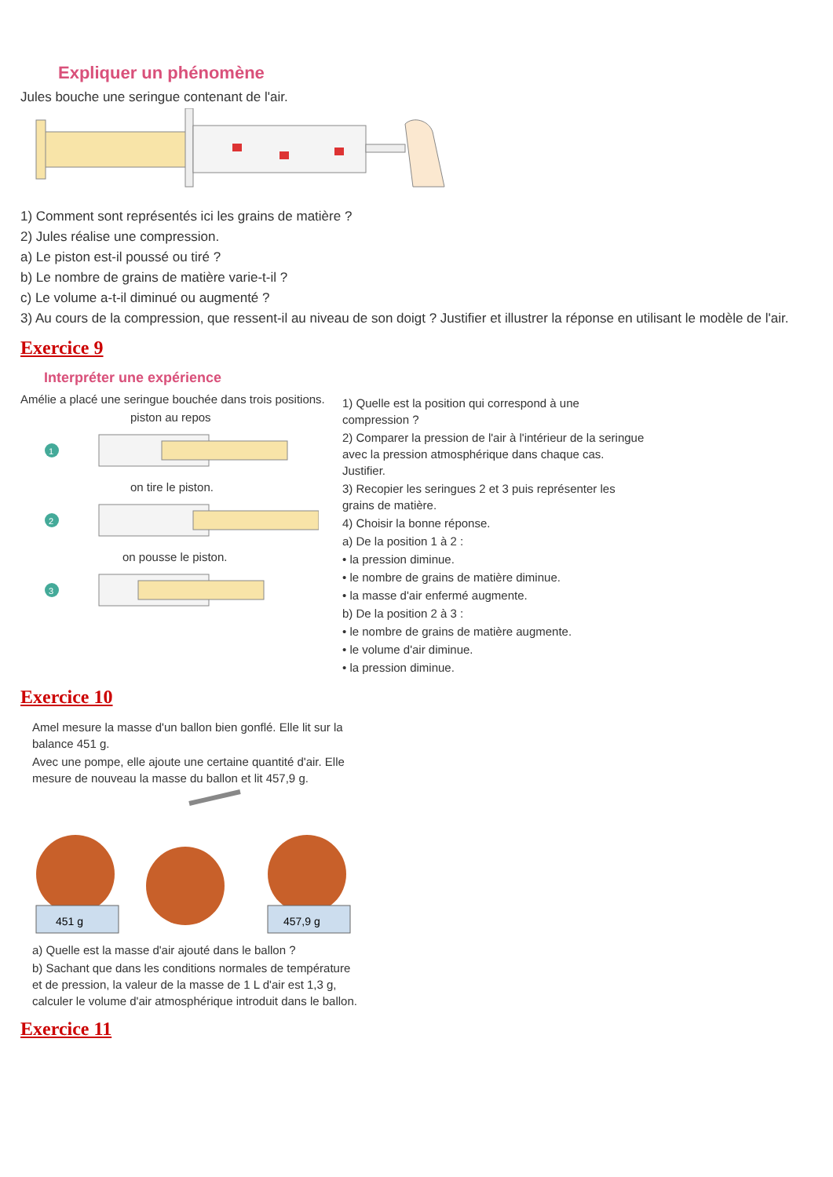Expliquer un phénomène
Jules bouche une seringue contenant de l'air.
1) Comment sont représentés ici les grains de matière ?
2) Jules réalise une compression.
a) Le piston est-il poussé ou tiré ?
b) Le nombre de grains de matière varie-t-il ?
c) Le volume a-t-il diminué ou augmenté ?
3) Au cours de la compression, que ressent-il au niveau de son doigt ? Justifier et illustrer la réponse en utilisant le modèle de l'air.
Exercice 9
Interpréter une expérience
Amélie a placé une seringue bouchée dans trois positions.
piston au repos
1
on tire le piston.
2
on pousse le piston.
3
1) Quelle est la position qui correspond à une compression ?
2) Comparer la pression de l'air à l'intérieur de la seringue avec la pression atmosphérique dans chaque cas. Justifier.
3) Recopier les seringues 2 et 3 puis représenter les grains de matière.
4) Choisir la bonne réponse.
a) De la position 1 à 2 :
• la pression diminue.
• le nombre de grains de matière diminue.
• la masse d'air enfermé augmente.
b) De la position 2 à 3 :
• le nombre de grains de matière augmente.
• le volume d'air diminue.
• la pression diminue.
Exercice 10
Amel mesure la masse d'un ballon bien gonflé. Elle lit sur la balance 451 g.
Avec une pompe, elle ajoute une certaine quantité d'air. Elle mesure de nouveau la masse du ballon et lit 457,9 g.
451 g
457,9 g
a) Quelle est la masse d'air ajouté dans le ballon ?
b) Sachant que dans les conditions normales de température et de pression, la valeur de la masse de 1 L d'air est 1,3 g, calculer le volume d'air atmosphérique introduit dans le ballon.
Exercice 11